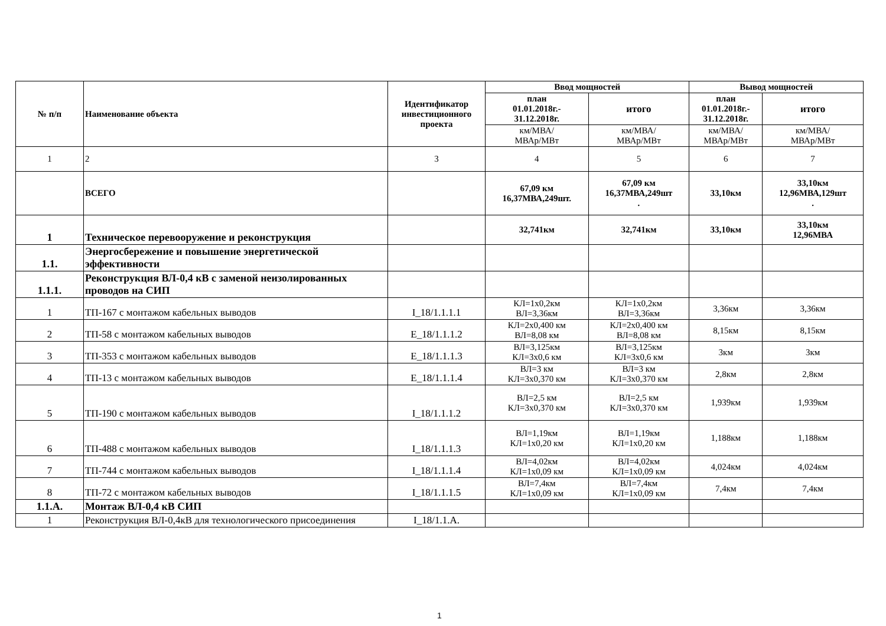| № п/п | Наименование объекта | Идентификатор инвестиционного проекта | Ввод мощностей | | Вывод мощностей | |
| --- | --- | --- | --- | --- | --- | --- |
| | | | план 01.01.2018г.- 31.12.2018г. | итого | план 01.01.2018г.- 31.12.2018г. | итого |
| | | | км/МВА/ МВАр/МВт | км/МВА/ МВАр/МВт | км/МВА/ МВАр/МВт | км/МВА/ МВАр/МВт |
| 1 | 2 | 3 | 4 | 5 | 6 | 7 |
| | ВСЕГО | | 67,09 км 16,37МВА,249шт. | 67,09 км 16,37МВА,249шт . | 33,10км | 33,10км 12,96МВА,129шт . |
| 1 | Техническое перевооружение и реконструкция | | 32,741км | 32,741км | 33,10км | 33,10км 12,96МВА |
| 1.1. | Энергосбережение и повышение энергетической эффективности | | | | | |
| 1.1.1. | Реконструкция ВЛ-0,4 кВ с заменой неизолированных проводов на СИП | | | | | |
| 1 | ТП-167 с монтажом кабельных выводов | I_18/1.1.1.1 | КЛ=1х0,2км ВЛ=3,36км | КЛ=1х0,2км ВЛ=3,36км | 3,36км | 3,36км |
| 2 | ТП-58 с монтажом кабельных выводов | Е_18/1.1.1.2 | КЛ=2х0,400 км ВЛ=8,08 км | КЛ=2х0,400 км ВЛ=8,08 км | 8,15км | 8,15км |
| 3 | ТП-353 с монтажом кабельных выводов | Е_18/1.1.1.3 | ВЛ=3,125км КЛ=3х0,6 км | ВЛ=3,125км КЛ=3х0,6 км | 3км | 3км |
| 4 | ТП-13 с монтажом кабельных выводов | Е_18/1.1.1.4 | ВЛ=3 км КЛ=3х0,370 км | ВЛ=3 км КЛ=3х0,370 км | 2,8км | 2,8км |
| 5 | ТП-190 с монтажом кабельных выводов | I_18/1.1.1.2 | ВЛ=2,5 км КЛ=3х0,370 км | ВЛ=2,5 км КЛ=3х0,370 км | 1,939км | 1,939км |
| 6 | ТП-488 с монтажом кабельных выводов | I_18/1.1.1.3 | ВЛ=1,19км КЛ=1х0,20 км | ВЛ=1,19км КЛ=1х0,20 км | 1,188км | 1,188км |
| 7 | ТП-744 с монтажом кабельных выводов | I_18/1.1.1.4 | ВЛ=4,02км КЛ=1х0,09 км | ВЛ=4,02км КЛ=1х0,09 км | 4,024км | 4,024км |
| 8 | ТП-72 с монтажом кабельных выводов | I_18/1.1.1.5 | ВЛ=7,4км КЛ=1х0,09 км | ВЛ=7,4км КЛ=1х0,09 км | 7,4км | 7,4км |
| 1.1.А. | Монтаж ВЛ-0,4 кВ СИП | | | | | |
| 1 | Реконструкция ВЛ-0,4кВ для технологического присоединения | I_18/1.1.А. | | | | |
1